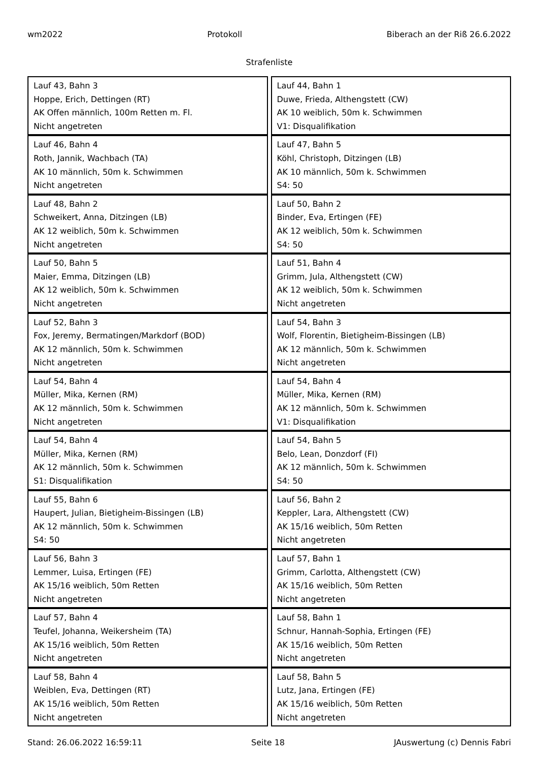wm2022 Protokoll Biberach an der Riß 26.6.2022
Strafenliste
| Lauf 43, Bahn 3 Hoppe, Erich, Dettingen (RT) AK Offen männlich, 100m Retten m. Fl. Nicht angetreten | Lauf 44, Bahn 1 Duwe, Frieda, Althengstett (CW) AK 10 weiblich, 50m k. Schwimmen V1: Disqualifikation |
| Lauf 46, Bahn 4 Roth, Jannik, Wachbach (TA) AK 10 männlich, 50m k. Schwimmen Nicht angetreten | Lauf 47, Bahn 5 Köhl, Christoph, Ditzingen (LB) AK 10 männlich, 50m k. Schwimmen S4: 50 |
| Lauf 48, Bahn 2 Schweikert, Anna, Ditzingen (LB) AK 12 weiblich, 50m k. Schwimmen Nicht angetreten | Lauf 50, Bahn 2 Binder, Eva, Ertingen (FE) AK 12 weiblich, 50m k. Schwimmen S4: 50 |
| Lauf 50, Bahn 5 Maier, Emma, Ditzingen (LB) AK 12 weiblich, 50m k. Schwimmen Nicht angetreten | Lauf 51, Bahn 4 Grimm, Jula, Althengstett (CW) AK 12 weiblich, 50m k. Schwimmen Nicht angetreten |
| Lauf 52, Bahn 3 Fox, Jeremy, Bermatingen/Markdorf (BOD) AK 12 männlich, 50m k. Schwimmen Nicht angetreten | Lauf 54, Bahn 3 Wolf, Florentin, Bietigheim-Bissingen (LB) AK 12 männlich, 50m k. Schwimmen Nicht angetreten |
| Lauf 54, Bahn 4 Müller, Mika, Kernen (RM) AK 12 männlich, 50m k. Schwimmen Nicht angetreten | Lauf 54, Bahn 4 Müller, Mika, Kernen (RM) AK 12 männlich, 50m k. Schwimmen V1: Disqualifikation |
| Lauf 54, Bahn 4 Müller, Mika, Kernen (RM) AK 12 männlich, 50m k. Schwimmen S1: Disqualifikation | Lauf 54, Bahn 5 Belo, Lean, Donzdorf (FI) AK 12 männlich, 50m k. Schwimmen S4: 50 |
| Lauf 55, Bahn 6 Haupert, Julian, Bietigheim-Bissingen (LB) AK 12 männlich, 50m k. Schwimmen S4: 50 | Lauf 56, Bahn 2 Keppler, Lara, Althengstett (CW) AK 15/16 weiblich, 50m Retten Nicht angetreten |
| Lauf 56, Bahn 3 Lemmer, Luisa, Ertingen (FE) AK 15/16 weiblich, 50m Retten Nicht angetreten | Lauf 57, Bahn 1 Grimm, Carlotta, Althengstett (CW) AK 15/16 weiblich, 50m Retten Nicht angetreten |
| Lauf 57, Bahn 4 Teufel, Johanna, Weikersheim (TA) AK 15/16 weiblich, 50m Retten Nicht angetreten | Lauf 58, Bahn 1 Schnur, Hannah-Sophia, Ertingen (FE) AK 15/16 weiblich, 50m Retten Nicht angetreten |
| Lauf 58, Bahn 4 Weiblen, Eva, Dettingen (RT) AK 15/16 weiblich, 50m Retten Nicht angetreten | Lauf 58, Bahn 5 Lutz, Jana, Ertingen (FE) AK 15/16 weiblich, 50m Retten Nicht angetreten |
Stand: 26.06.2022 16:59:11 Seite 18 JAuswertung (c) Dennis Fabri